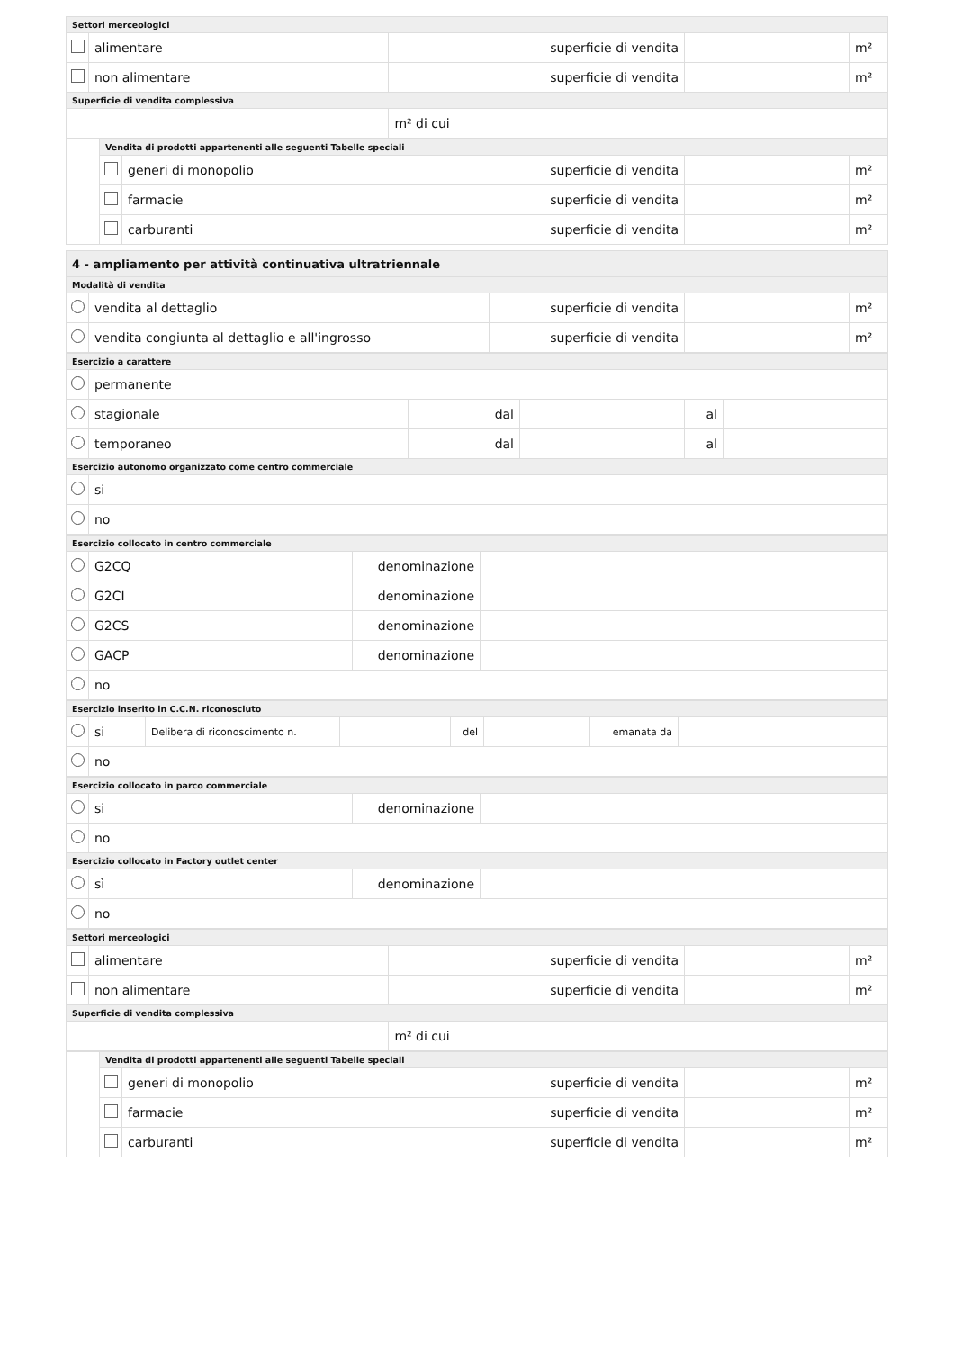| Settori merceologici | | | | |
| | alimentare | superficie di vendita | | m² |
| | non alimentare | superficie di vendita | | m² |
| Superficie di vendita complessiva | | | | |
| | | m² di cui | | |
| | Vendita di prodotti appartenenti alle seguenti Tabelle speciali | | | | |
| | | generi di monopolio | superficie di vendita | | m² |
| | | farmacie | superficie di vendita | | m² |
| | | carburanti | superficie di vendita | | m² |
| 4 - ampliamento per attività continuativa ultratriennale | | | | |
| Modalità di vendita | | | | |
| | vendita al dettaglio | superficie di vendita | | m² |
| | vendita congiunta al dettaglio e all'ingrosso | superficie di vendita | | m² |
| Esercizio a carattere | | | | | |
| | permanente | | | | |
| | stagionale | dal | | al | |
| | temporaneo | dal | | al | |
| Esercizio autonomo organizzato come centro commerciale | | | | | |
| | si | | | | |
| | no | | | | |
| Esercizio collocato in centro commerciale | | | |
| | G2CQ | denominazione | |
| | G2CI | denominazione | |
| | G2CS | denominazione | |
| | GACP | denominazione | |
| | no | | |
| Esercizio inserito in C.C.N. riconosciuto | | | | | | | |
| | si | Delibera di riconoscimento n. | | del | | emanata da | |
| | no | | | | | | |
| Esercizio collocato in parco commerciale | | | |
| | si | denominazione | |
| | no | | |
| Esercizio collocato in Factory outlet center | | | |
| | sì | denominazione | |
| | no | | |
| Settori merceologici | | | | |
| | alimentare | superficie di vendita | | m² |
| | non alimentare | superficie di vendita | | m² |
| Superficie di vendita complessiva | | | | |
| | | m² di cui | | |
| | Vendita di prodotti appartenenti alle seguenti Tabelle speciali | | | | |
| | | generi di monopolio | superficie di vendita | | m² |
| | | farmacie | superficie di vendita | | m² |
| | | carburanti | superficie di vendita | | m² |